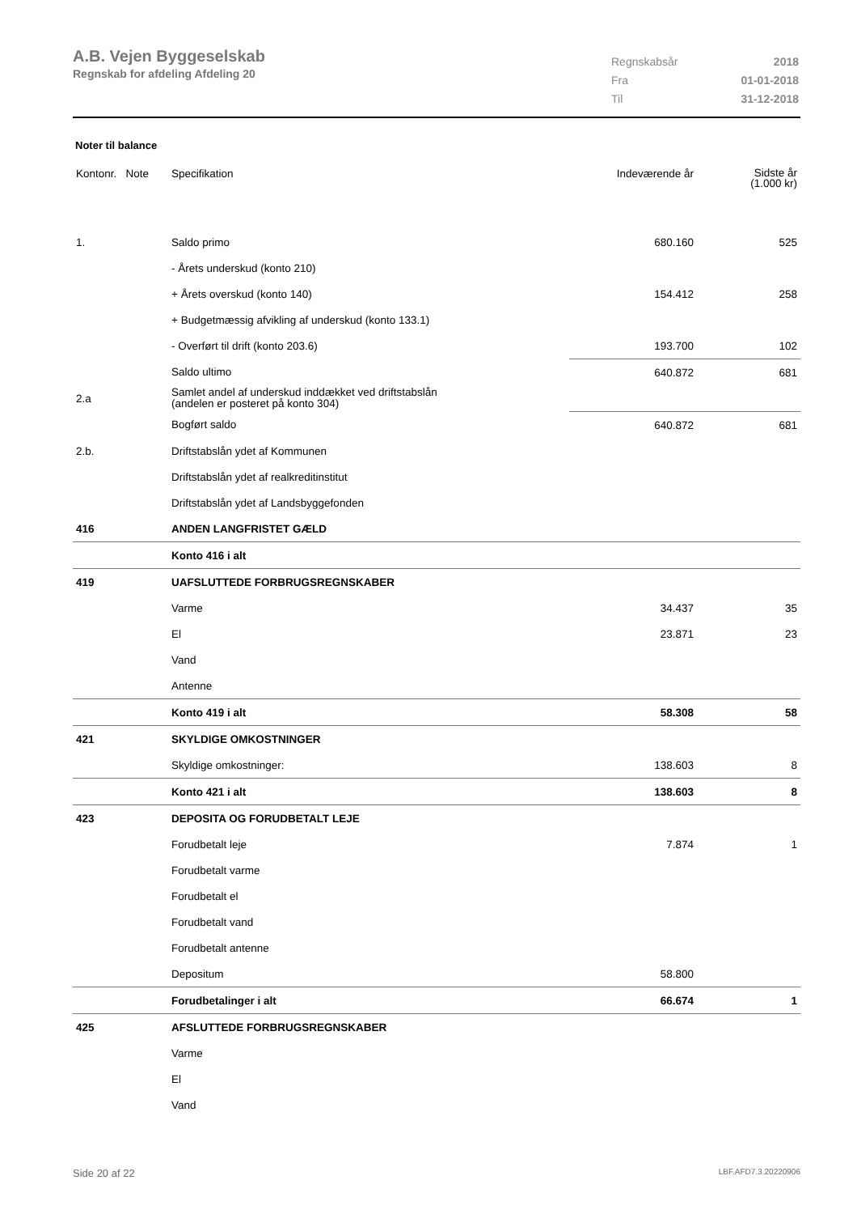A.B. Vejen Byggeselskab
Regnskab for afdeling Afdeling 20
| Regnskabsår | 2018 |
| Fra | 01-01-2018 |
| Til | 31-12-2018 |
Noter til balance
| Kontonr. Note | Specifikation | Indeværende år | Sidste år (1.000 kr) |
| 1. | Saldo primo | 680.160 | 525 |
| | - Årets underskud (konto 210) | | |
| | + Årets overskud (konto 140) | 154.412 | 258 |
| | + Budgetmæssig afvikling af underskud (konto 133.1) | | |
| | - Overført til drift (konto 203.6) | 193.700 | 102 |
| | Saldo ultimo | 640.872 | 681 |
| 2.a | Samlet andel af underskud inddækket ved driftstabslån (andelen er posteret på konto 304) | | |
| | Bogført saldo | 640.872 | 681 |
| 2.b. | Driftstabslån ydet af Kommunen | | |
| | Driftstabslån ydet af realkreditinstitut | | |
| | Driftstabslån ydet af Landsbyggefonden | | |
| 416 | ANDEN LANGFRISTET GÆLD | | |
| | Konto 416 i alt | | |
| 419 | UAFSLUTTEDE FORBRUGSREGNSKABER | | |
| | Varme | 34.437 | 35 |
| | El | 23.871 | 23 |
| | Vand | | |
| | Antenne | | |
| | Konto 419 i alt | 58.308 | 58 |
| 421 | SKYLDIGE OMKOSTNINGER | | |
| | Skyldige omkostninger: | 138.603 | 8 |
| | Konto 421 i alt | 138.603 | 8 |
| 423 | DEPOSITA OG FORUDBETALT LEJE | | |
| | Forudbetalt leje | 7.874 | 1 |
| | Forudbetalt varme | | |
| | Forudbetalt el | | |
| | Forudbetalt vand | | |
| | Forudbetalt antenne | | |
| | Depositum | 58.800 | |
| | Forudbetalinger i alt | 66.674 | 1 |
| 425 | AFSLUTTEDE FORBRUGSREGNSKABER | | |
| | Varme | | |
| | El | | |
| | Vand | | |
Side 20 af 22 LBF.AFD7.3.20220906